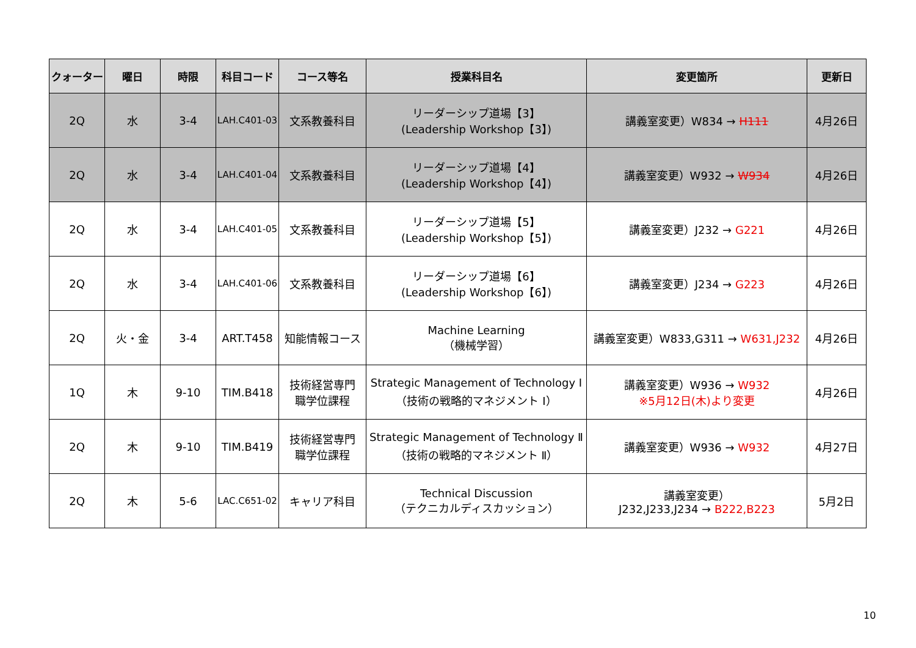| クォーター | 曜日 | 時限 | 科目コード | コース等名 | 授業科目名 | 変更箇所 | 更新日 |
| --- | --- | --- | --- | --- | --- | --- | --- |
| 2Q | 水 | 3-4 | LAH.C401-03 | 文系教養科目 | リーダーシップ道場【3】 (Leadership Workshop【3】) | 講義室変更）W834 → H111 | 4月26日 |
| 2Q | 水 | 3-4 | LAH.C401-04 | 文系教養科目 | リーダーシップ道場【4】 (Leadership Workshop【4】) | 講義室変更）W932 → W934 | 4月26日 |
| 2Q | 水 | 3-4 | LAH.C401-05 | 文系教養科目 | リーダーシップ道場【5】 (Leadership Workshop【5】) | 講義室変更）J232 → G221 | 4月26日 |
| 2Q | 水 | 3-4 | LAH.C401-06 | 文系教養科目 | リーダーシップ道場【6】 (Leadership Workshop【6】) | 講義室変更）J234 → G223 | 4月26日 |
| 2Q | 火・金 | 3-4 | ART.T458 | 知能情報コース | Machine Learning （機械学習） | 講義室変更）W833,G311 → W631,J232 | 4月26日 |
| 1Q | 木 | 9-10 | TIM.B418 | 技術経営専門 職学位課程 | Strategic Management of Technology Ⅰ （技術の戦略的マネジメント Ⅰ） | 講義室変更）W936 → W932 ※5月12日(木)より変更 | 4月26日 |
| 2Q | 木 | 9-10 | TIM.B419 | 技術経営専門 職学位課程 | Strategic Management of Technology Ⅱ （技術の戦略的マネジメント Ⅱ） | 講義室変更）W936 → W932 | 4月27日 |
| 2Q | 木 | 5-6 | LAC.C651-02 | キャリア科目 | Technical Discussion （テクニカルディスカッション） | 講義室変更） J232,J233,J234 → B222,B223 | 5月2日 |
10